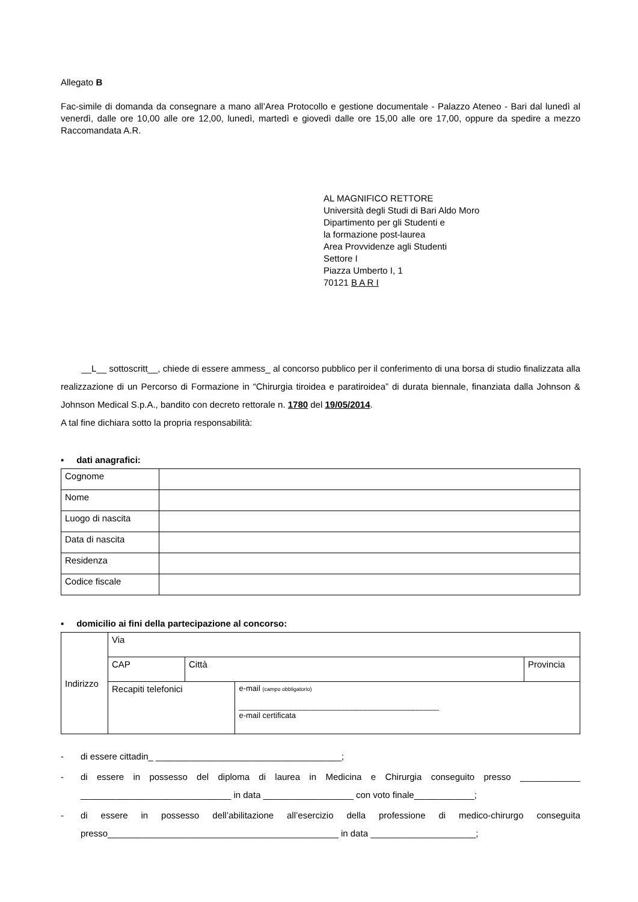Allegato B
Fac-simile di domanda da consegnare a mano all’Area Protocollo e gestione documentale - Palazzo Ateneo - Bari dal lunedì al venerdì, dalle ore 10,00 alle ore 12,00, lunedì, martedì e giovedì dalle ore 15,00 alle ore 17,00, oppure da spedire a mezzo Raccomandata A.R.
AL MAGNIFICO RETTORE
Università degli Studi di Bari Aldo Moro
Dipartimento per gli Studenti e
la formazione post-laurea
Area Provvidenze agli Studenti
Settore I
Piazza Umberto I, 1
70121 B A R I
__L__ sottoscritt__, chiede di essere ammess_ al concorso pubblico per il conferimento di una borsa di studio finalizzata alla realizzazione di un Percorso di Formazione in “Chirurgia tiroidea e paratiroidea” di durata biennale, finanziata dalla Johnson & Johnson Medical S.p.A., bandito con decreto rettorale n. 1780 del 19/05/2014.
A tal fine dichiara sotto la propria responsabilità:
▪ dati anagrafici:
| Cognome | |
| Nome | |
| Luogo di nascita | |
| Data di nascita | |
| Residenza | |
| Codice fiscale | |
▪ domicilio ai fini della partecipazione al concorso:
| Indirizzo | Via | | | |
| | CAP | Città | | Provincia |
| | Recapiti telefonici | | e-mail (campo obbligatorio) ______________________________________________ e-mail certificata | |
- di essere cittadin_ _____________________________________;
- di essere in possesso del diploma di laurea in Medicina e Chirurgia conseguito presso ____________ ______________________________ in data __________________ con voto finale____________;
- di essere in possesso dell’abilitazione all’esercizio della professione di medico-chirurgo conseguita presso______________________________________________ in data _____________________;